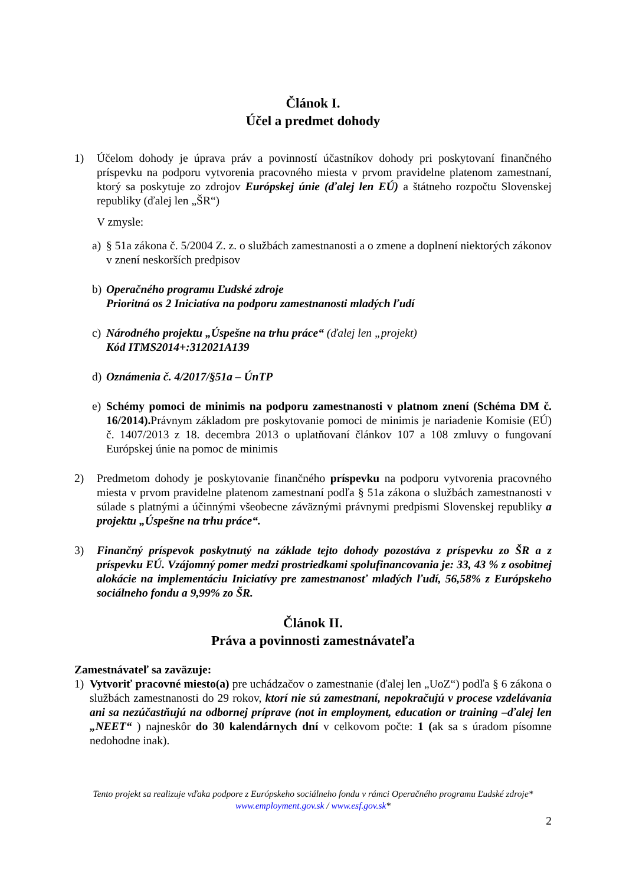Článok I.
Účel a predmet dohody
1) Účelom dohody je úprava práv a povinností účastníkov dohody pri poskytovaní finančného príspevku na podporu vytvorenia pracovného miesta v prvom pravidelne platenom zamestnaní, ktorý sa poskytuje zo zdrojov Európskej únie (ďalej len EÚ) a štátneho rozpočtu Slovenskej republiky (ďalej len „ŠR“)
V zmysle:
a) § 51a zákona č. 5/2004 Z. z. o službách zamestnanosti a o zmene a doplnení niektorých zákonov v znení neskorších predpisov
b) Operačného programu Ľudské zdroje
Prioritná os 2 Iniciatíva na podporu zamestnanosti mladých ľudí
c) Národného projektu „Úspešne na trhu práce“ (ďalej len „projekt)
Kód ITMS2014+:312021A139
d) Oznámenia č. 4/2017/§51a – ÚnTP
e) Schémy pomoci de minimis na podporu zamestnanosti v platnom znení (Schéma DM č. 16/2014). Právnym základom pre poskytovanie pomoci de minimis je nariadenie Komisie (EÚ) č. 1407/2013 z 18. decembra 2013 o uplatňovaní článkov 107 a 108 zmluvy o fungovaní Európskej únie na pomoc de minimis
2) Predmetom dohody je poskytovanie finančného príspevku na podporu vytvorenia pracovného miesta v prvom pravidelne platenom zamestnaní podľa § 51a zákona o službách zamestnanosti v súlade s platnými a účinnými všeobecne záväznými právnymi predpismi Slovenskej republiky a projektu „Úspešne na trhu práce“.
3) Finančný príspevok poskytnutý na základe tejto dohody pozostáva z príspevku zo ŠR a z príspevku EÚ. Vzájomný pomer medzi prostriedkami spolufinancovania je: 33, 43 % z osobitnej alokácie na implementáciu Iniciatívy pre zamestnanosť mladých ľudí, 56,58% z Európskeho sociálneho fondu a 9,99% zo ŠR.
Článok II.
Práva a povinnosti zamestnávateľa
Zamestnávateľ sa zaväzuje:
1) Vytvoriť pracovné miesto(a) pre uchádzačov o zamestnanie (ďalej len „UoZ“) podľa § 6 zákona o službách zamestnanosti do 29 rokov, ktorí nie sú zamestnaní, nepokračujú v procese vzdelávania ani sa nezúčastňujú na odbornej príprave (not in employment, education or training –ďalej len „NEET“ ) najneskôr do 30 kalendárnych dní v celkovom počte: 1 (ak sa s úradom písomne nedohodne inak).
Tento projekt sa realizuje vďaka podpore z Európskeho sociálneho fondu v rámci Operačného programu Ľudské zdroje*
www.employment.gov.sk / www.esf.gov.sk*
2